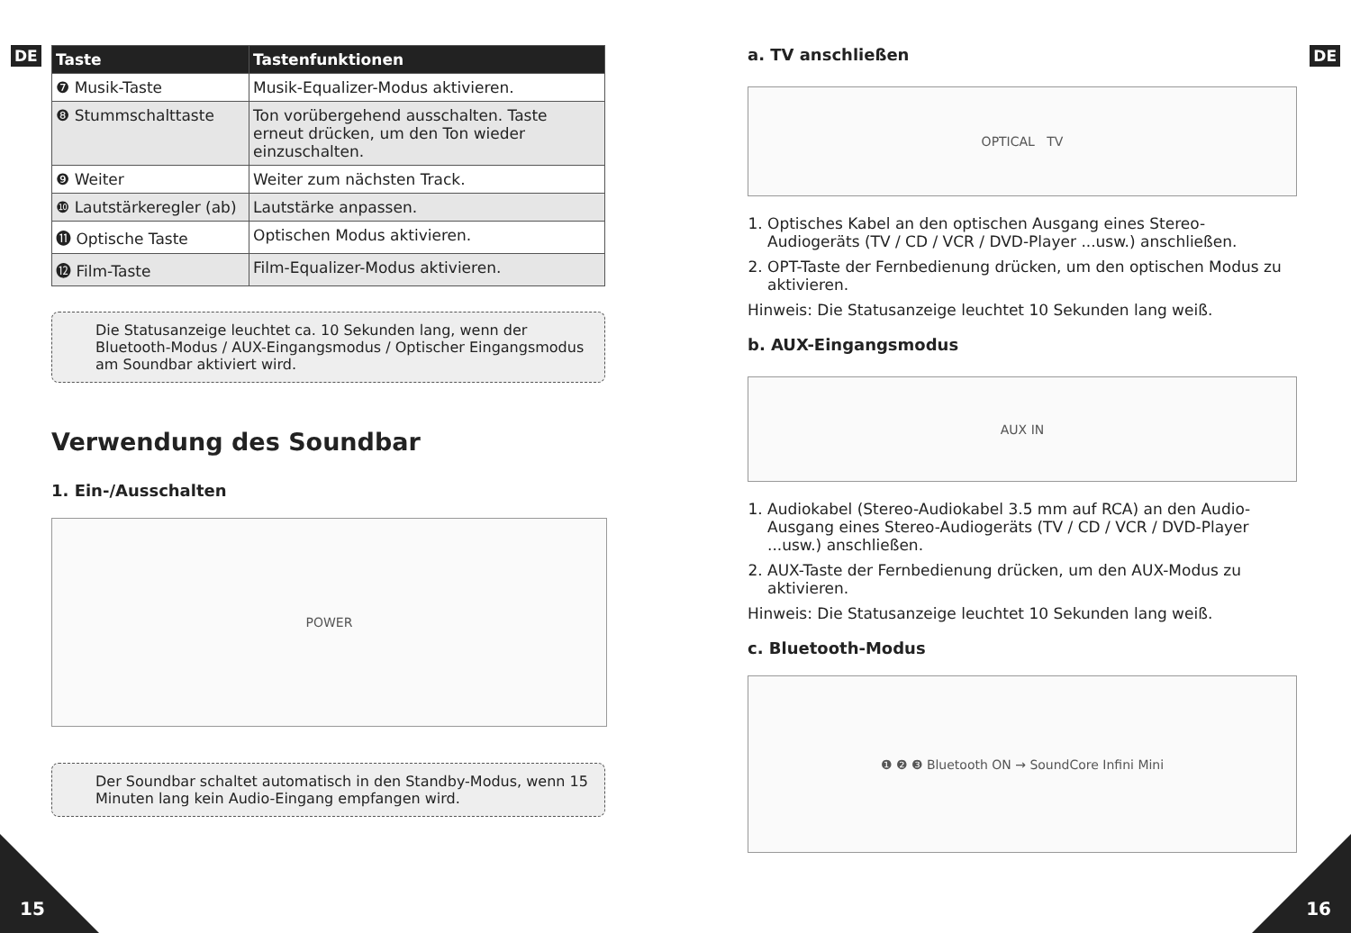DE
| Taste | Tastenfunktionen |
| --- | --- |
| ❼ Musik-Taste | Musik-Equalizer-Modus aktivieren. |
| ❽ Stummschalttaste | Ton vorübergehend ausschalten. Taste erneut drücken, um den Ton wieder einzuschalten. |
| ❾ Weiter | Weiter zum nächsten Track. |
| ❿ Lautstärkeregler (ab) | Lautstärke anpassen. |
| ⓫ Optische Taste | Optischen Modus aktivieren. |
| ⓬ Film-Taste | Film-Equalizer-Modus aktivieren. |
Die Statusanzeige leuchtet ca. 10 Sekunden lang, wenn der Bluetooth-Modus / AUX-Eingangsmodus / Optischer Eingangsmodus am Soundbar aktiviert wird.
Verwendung des Soundbar
1. Ein-/Ausschalten
POWER
Der Soundbar schaltet automatisch in den Standby-Modus, wenn 15 Minuten lang kein Audio-Eingang empfangen wird.
15
DE
a. TV anschließen
OPTICAL TV
1. Optisches Kabel an den optischen Ausgang eines Stereo-Audiogeräts (TV / CD / VCR / DVD-Player ...usw.) anschließen.
2. OPT-Taste der Fernbedienung drücken, um den optischen Modus zu aktivieren.
Hinweis: Die Statusanzeige leuchtet 10 Sekunden lang weiß.
b. AUX-Eingangsmodus
AUX IN
1. Audiokabel (Stereo-Audiokabel 3.5 mm auf RCA) an den Audio-Ausgang eines Stereo-Audiogeräts (TV / CD / VCR / DVD-Player ...usw.) anschließen.
2. AUX-Taste der Fernbedienung drücken, um den AUX-Modus zu aktivieren.
Hinweis: Die Statusanzeige leuchtet 10 Sekunden lang weiß.
c. Bluetooth-Modus
❶ ❷ ❸ Bluetooth ON → SoundCore Infini Mini
16